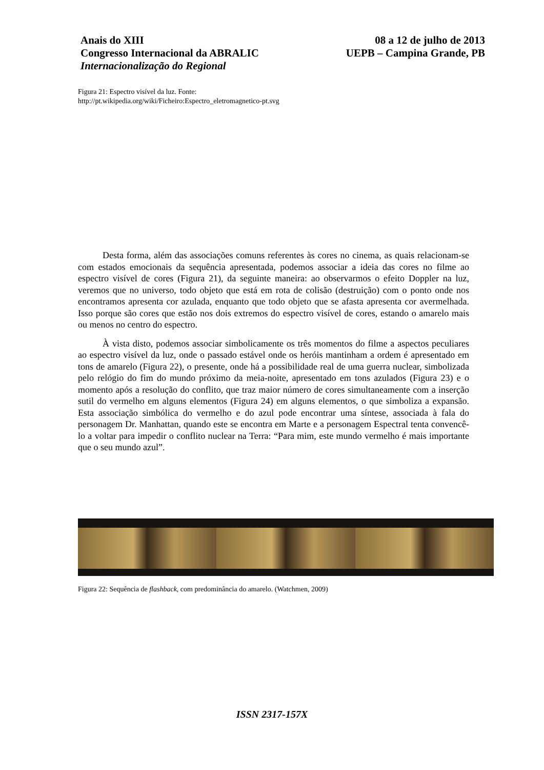Anais do XIII
Congresso Internacional da ABRALIC
Internacionalização do Regional
08 a 12 de julho de 2013
UEPB – Campina Grande, PB
Figura 21: Espectro visível da luz. Fonte:
http://pt.wikipedia.org/wiki/Ficheiro:Espectro_eletromagnetico-pt.svg
Desta forma, além das associações comuns referentes às cores no cinema, as quais relacionam-se com estados emocionais da sequência apresentada, podemos associar a ideia das cores no filme ao espectro visível de cores (Figura 21), da seguinte maneira: ao observarmos o efeito Doppler na luz, veremos que no universo, todo objeto que está em rota de colisão (destruição) com o ponto onde nos encontramos apresenta cor azulada, enquanto que todo objeto que se afasta apresenta cor avermelhada. Isso porque são cores que estão nos dois extremos do espectro visível de cores, estando o amarelo mais ou menos no centro do espectro.
À vista disto, podemos associar simbolicamente os três momentos do filme a aspectos peculiares ao espectro visível da luz, onde o passado estável onde os heróis mantinham a ordem é apresentado em tons de amarelo (Figura 22), o presente, onde há a possibilidade real de uma guerra nuclear, simbolizada pelo relógio do fim do mundo próximo da meia-noite, apresentado em tons azulados (Figura 23) e o momento após a resolução do conflito, que traz maior número de cores simultaneamente com a inserção sutil do vermelho em alguns elementos (Figura 24) em alguns elementos, o que simboliza a expansão. Esta associação simbólica do vermelho e do azul pode encontrar uma síntese, associada à fala do personagem Dr. Manhattan, quando este se encontra em Marte e a personagem Espectral tenta convencê-lo a voltar para impedir o conflito nuclear na Terra: “Para mim, este mundo vermelho é mais importante que o seu mundo azul”.
Figura 22: Sequência de flashback, com predominância do amarelo. (Watchmen, 2009)
ISSN 2317-157X